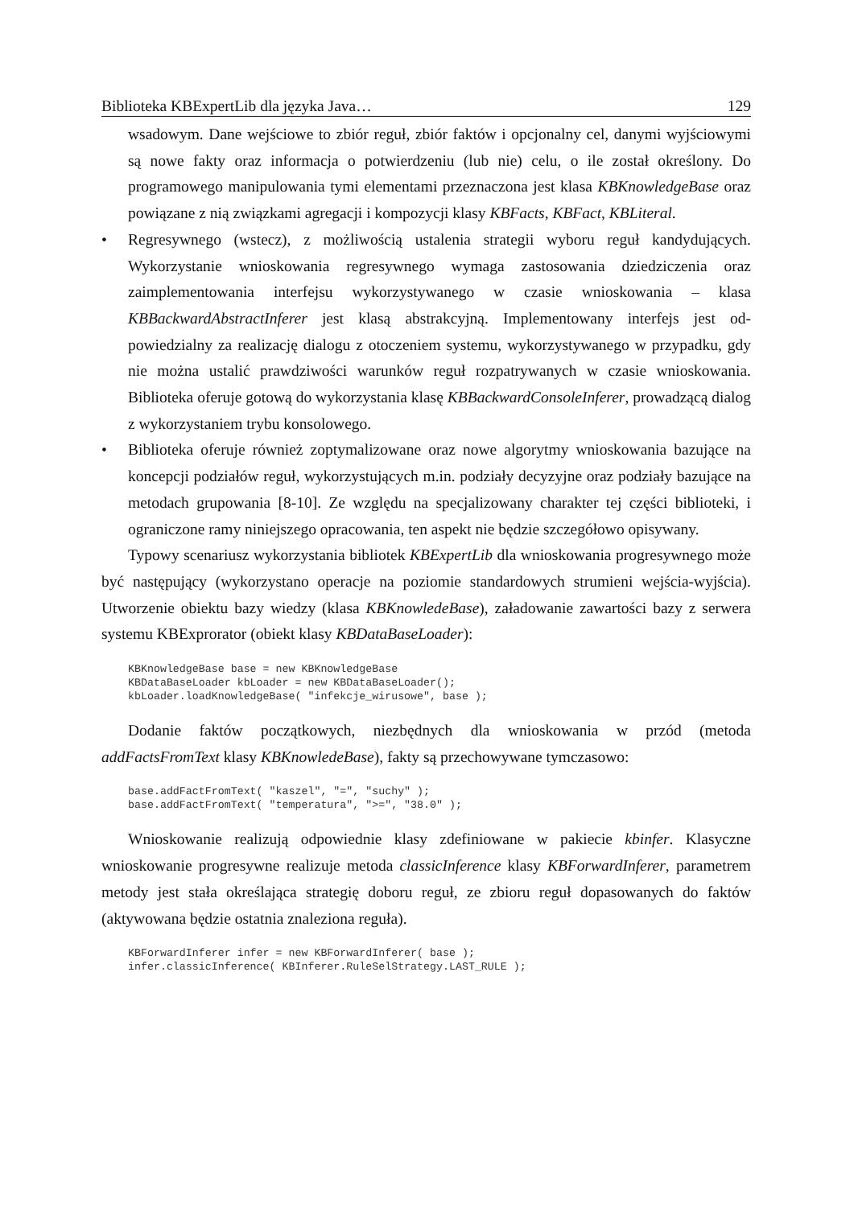Biblioteka KBExpertLib dla języka Java… 129
wsadowym. Dane wejściowe to zbiór reguł, zbiór faktów i opcjonalny cel, danymi wyj­ściowymi są nowe fakty oraz informacja o potwierdzeniu (lub nie) celu, o ile został okre­ślony. Do programowego manipulowania tymi elementami przeznaczona jest klasa KBKnowledgeBase oraz powiązane z nią związkami agregacji i kompozycji klasy KBFacts, KBFact, KBLiteral.
• Regresywnego (wstecz), z możliwością ustalenia strategii wyboru reguł kandydujących. Wykorzystanie wnioskowania regresywnego wymaga zastosowania dziedziczenia oraz zaimplementowania interfejsu wykorzystywanego w czasie wnioskowania – klasa KBBackwardAbstractInferer jest klasą abstrakcyjną. Implementowany interfejs jest od­powiedzialny za realizację dialogu z otoczeniem systemu, wykorzystywanego w przypad­ku, gdy nie można ustalić prawdziwości warunków reguł rozpatrywanych w czasie wnio­skowania. Biblioteka oferuje gotową do wykorzystania klasę KBBackwardConsoleInfe­rer, prowadzącą dialog z wykorzystaniem trybu konsolowego.
• Biblioteka oferuje również zoptymalizowane oraz nowe algorytmy wnioskowania bazują­ce na koncepcji podziałów reguł, wykorzystujących m.in. podziały decyzyjne oraz podzia­ły bazujące na metodach grupowania [8-10]. Ze względu na specjalizowany charakter tej części biblioteki, i ograniczone ramy niniejszego opracowania, ten aspekt nie będzie szczegółowo opisywany.
Typowy scenariusz wykorzystania bibliotek KBExpertLib dla wnioskowania progresyw­nego może być następujący (wykorzystano operacje na poziomie standardowych strumieni wejścia-wyjścia). Utworzenie obiektu bazy wiedzy (klasa KBKnowledeBase), załadowanie zawartości bazy z serwera systemu KBExprorator (obiekt klasy KBDataBaseLoader):
KBKnowledgeBase base = new KBKnowledgeBase
KBDataBaseLoader kbLoader = new KBDataBaseLoader();
kbLoader.loadKnowledgeBase( "infekcje_wirusowe", base );
Dodanie faktów początkowych, niezbędnych dla wnioskowania w przód (metoda addFactsFromText klasy KBKnowledeBase), fakty są przechowywane tymczasowo:
base.addFactFromText( "kaszel", "=", "suchy" );
base.addFactFromText( "temperatura", ">=", "38.0" );
Wnioskowanie realizują odpowiednie klasy zdefiniowane w pakiecie kbinfer. Klasyczne wnioskowanie progresywne realizuje metoda classicInference klasy KBForwardInferer, pa­rametrem metody jest stała określająca strategię doboru reguł, ze zbioru reguł dopasowanych do faktów (aktywowana będzie ostatnia znaleziona reguła).
KBForwardInferer infer = new KBForwardInferer( base );
infer.classicInference( KBInferer.RuleSelStrategy.LAST_RULE );